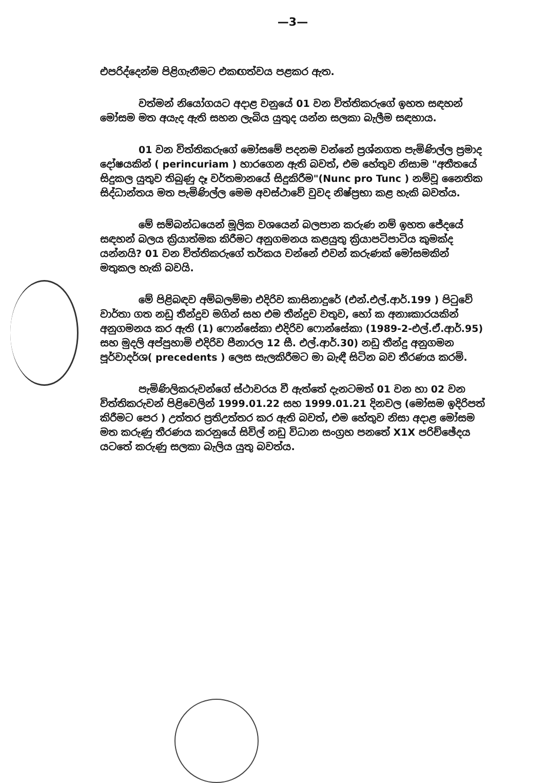—3—
එපරිද්දෙන්ම පිළිගැනීමට එකඟත්වය පළකර ඇත.
වත්මන් නියෝගයට අදාළ වනුයේ 01 වන විත්තිකරුගේ ඉහත සඳහන් මෝසම මත අයැද ඇති සහන ලැබිය යුතුද යන්න සලකා බැලීම සඳහාය.
01 වන විත්තිකරුගේ මෝසමේ පදනම වන්නේ ප්‍රශ්නගත පැමිණිල්ල ප්‍රමාද දෝෂයකින් ( perincuriam ) හාරගෙන ඇති බවත්, එම හේතුව නිසාම "අතීතයේ සිදුකල යුතුව තිබුණු දෑ වර්තමානයේ සිදුකිරීම"(Nunc pro Tunc ) නම්වූ නෛතික සිද්ධාන්තය මත පැමිණිල්ල මෙම අවස්ථාවේ වුවද නිෂ්ප්‍රභා කළ හැකි බවත්ය.
මේ සම්බන්ධයෙන් මූලික වශයෙන් බලපාන කරුණ නම් ඉහත ජේදයේ සඳහන් බලය ක්‍රියාත්මක කිරීමට අනුගමනය කළයුතු ක්‍රියාපටිපාටිය කුමක්ද යන්නයි? 01 වන විත්තිකරුගේ තර්කය වන්නේ එවන් කරුණක් මෝසමකින් මතුකල හැකි බවයි.
මේ පිළිබඳව අම්බලම්මා එදිරිව කාසිනාදුරේ (එන්.එල්.ආර්.199 ) පිටුවේ වාර්තා ගත නඩු තීන්දුව මගින් සහ එම තීන්දුව වතුව, හෝ ක අනාඃකාරයකින් අනුගමනය කර ඇති (1) ෆොන්සේකා එදිරිව ෆොන්සේකා (1989-2-එල්.ඒ.ආර්.95) සහ මුදලි අප්පුහාමි එදිරිව පීනාරල 12 සී. එල්.ආර්.30) නඩු තීන්දු අනුගමන පූර්වාදර්ශ( precedents ) ලෙස සැලකිරීමට මා බැඳී සිටින බව තීරණය කරමි.
පැමිණිලිකරුවන්ගේ ස්ථාවරය වී ඇත්තේ දැනටමත් 01 වන හා 02 වන විත්තිකරුවන් පිළිවෙලින් 1999.01.22 සහ 1999.01.21 දිනවල (මෝසම ඉදිරිපත් කිරීමට පෙර ) උත්තර ප්‍රතිඋත්තර කර ඇති බවත්, එම හේතුව නිසා අදාළ මෝසම මත කරුණු තීරණය කරනුයේ සිවිල් නඩු විධාන සංග්‍රහ පනතේ X1X පරිච්ඡේදය යටතේ කරුණු සලකා බැලිය යුතු බවත්ය.